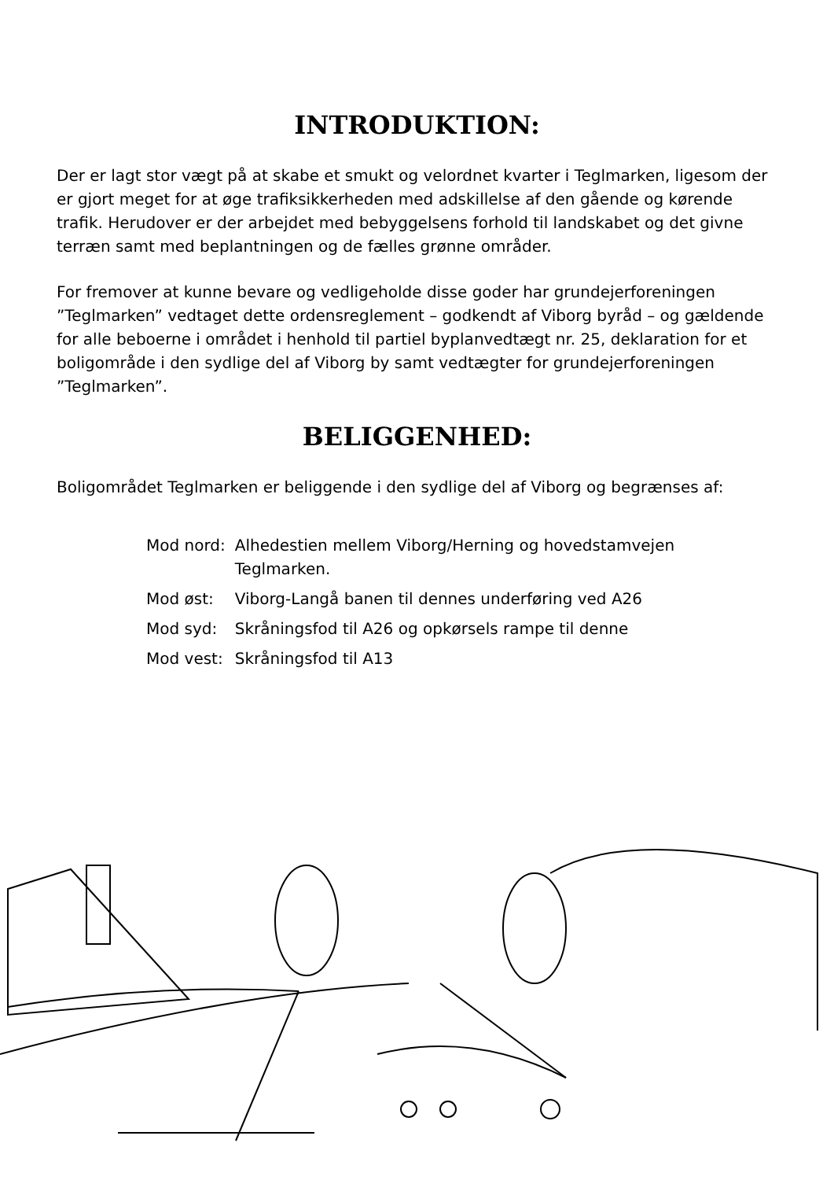INTRODUKTION:
Der er lagt stor vægt på at skabe et smukt og velordnet kvarter i Teglmarken, ligesom der er gjort meget for at øge trafiksikkerheden med adskillelse af den gående og kørende trafik. Herudover er der arbejdet med bebyggelsens forhold til landskabet og det givne terræn samt med beplantningen og de fælles grønne områder.
For fremover at kunne bevare og vedligeholde disse goder har grundejerforeningen ”Teglmarken” vedtaget dette ordensreglement – godkendt af Viborg byråd – og gældende for alle beboerne i området i henhold til partiel byplanvedtægt nr. 25, deklaration for et boligområde i den sydlige del af Viborg by samt vedtægter for grundejerforeningen ”Teglmarken”.
BELIGGENHED:
Boligområdet Teglmarken er beliggende i den sydlige del af Viborg og begrænses af:
| Mod nord: | Alhedestien mellem Viborg/Herning og hovedstamvejen Teglmarken. |
| Mod øst: | Viborg-Langå banen til dennes underføring ved A26 |
| Mod syd: | Skråningsfod til A26 og opkørsels rampe til denne |
| Mod vest: | Skråningsfod til A13 |